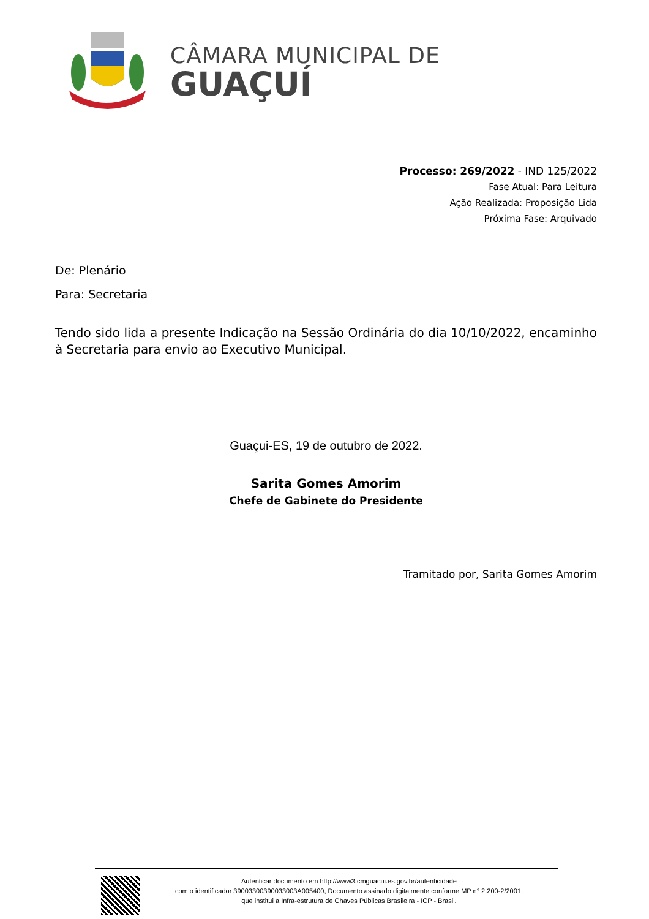CÂMARA MUNICIPAL DE
GUAÇUÍ
Processo: 269/2022 - IND 125/2022
Fase Atual: Para Leitura
Ação Realizada: Proposição Lida
Próxima Fase: Arquivado
De: Plenário
Para: Secretaria
Tendo sido lida a presente Indicação na Sessão Ordinária do dia 10/10/2022, encaminho à Secretaria para envio ao Executivo Municipal.
Guaçui-ES, 19 de outubro de 2022.
Sarita Gomes Amorim
Chefe de Gabinete do Presidente
Tramitado por, Sarita Gomes Amorim
Autenticar documento em http://www3.cmguacui.es.gov.br/autenticidade
com o identificador 39003300390033003A005400, Documento assinado digitalmente conforme MP n° 2.200-2/2001,
que institui a Infra-estrutura de Chaves Públicas Brasileira - ICP - Brasil.